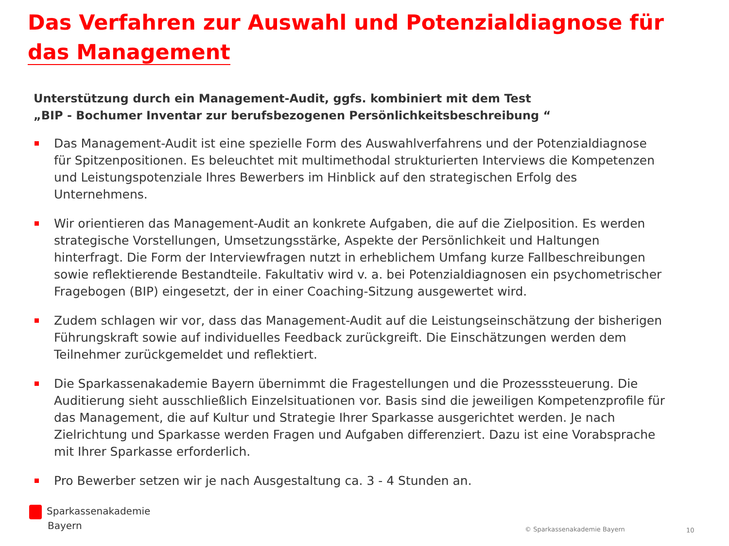Das Verfahren zur Auswahl und Potenzialdiagnose für
das Management
Unterstützung durch ein Management-Audit, ggfs. kombiniert mit dem Test
„BIP - Bochumer Inventar zur berufsbezogenen Persönlichkeitsbeschreibung “
Das Management-Audit ist eine spezielle Form des Auswahlverfahrens und der Potenzialdiagnose für Spitzenpositionen. Es beleuchtet mit multimethodal strukturierten Interviews die Kompetenzen und Leistungspotenziale Ihres Bewerbers im Hinblick auf den strategischen Erfolg des Unternehmens.
Wir orientieren das Management-Audit an konkrete Aufgaben, die auf die Zielposition. Es werden strategische Vorstellungen, Umsetzungsstärke, Aspekte der Persönlichkeit und Haltungen hinterfragt. Die Form der Interviewfragen nutzt in erheblichem Umfang kurze Fallbeschreibungen sowie reflektierende Bestandteile. Fakultativ wird v. a. bei Potenzialdiagnosen ein psychometrischer Fragebogen (BIP) eingesetzt, der in einer Coaching-Sitzung ausgewertet wird.
Zudem schlagen wir vor, dass das Management-Audit auf die Leistungseinschätzung der bisherigen Führungskraft sowie auf individuelles Feedback zurückgreift. Die Einschätzungen werden dem Teilnehmer zurückgemeldet und reflektiert.
Die Sparkassenakademie Bayern übernimmt die Fragestellungen und die Prozesssteuerung. Die Auditierung sieht ausschließlich Einzelsituationen vor. Basis sind die jeweiligen Kompetenzprofile für das Management, die auf Kultur und Strategie Ihrer Sparkasse ausgerichtet werden. Je nach Zielrichtung und Sparkasse werden Fragen und Aufgaben differenziert. Dazu ist eine Vorabsprache mit Ihrer Sparkasse erforderlich.
Pro Bewerber setzen wir je nach Ausgestaltung ca. 3 - 4 Stunden an.
Sparkassenakademie
Bayern
© Sparkassenakademie Bayern 10